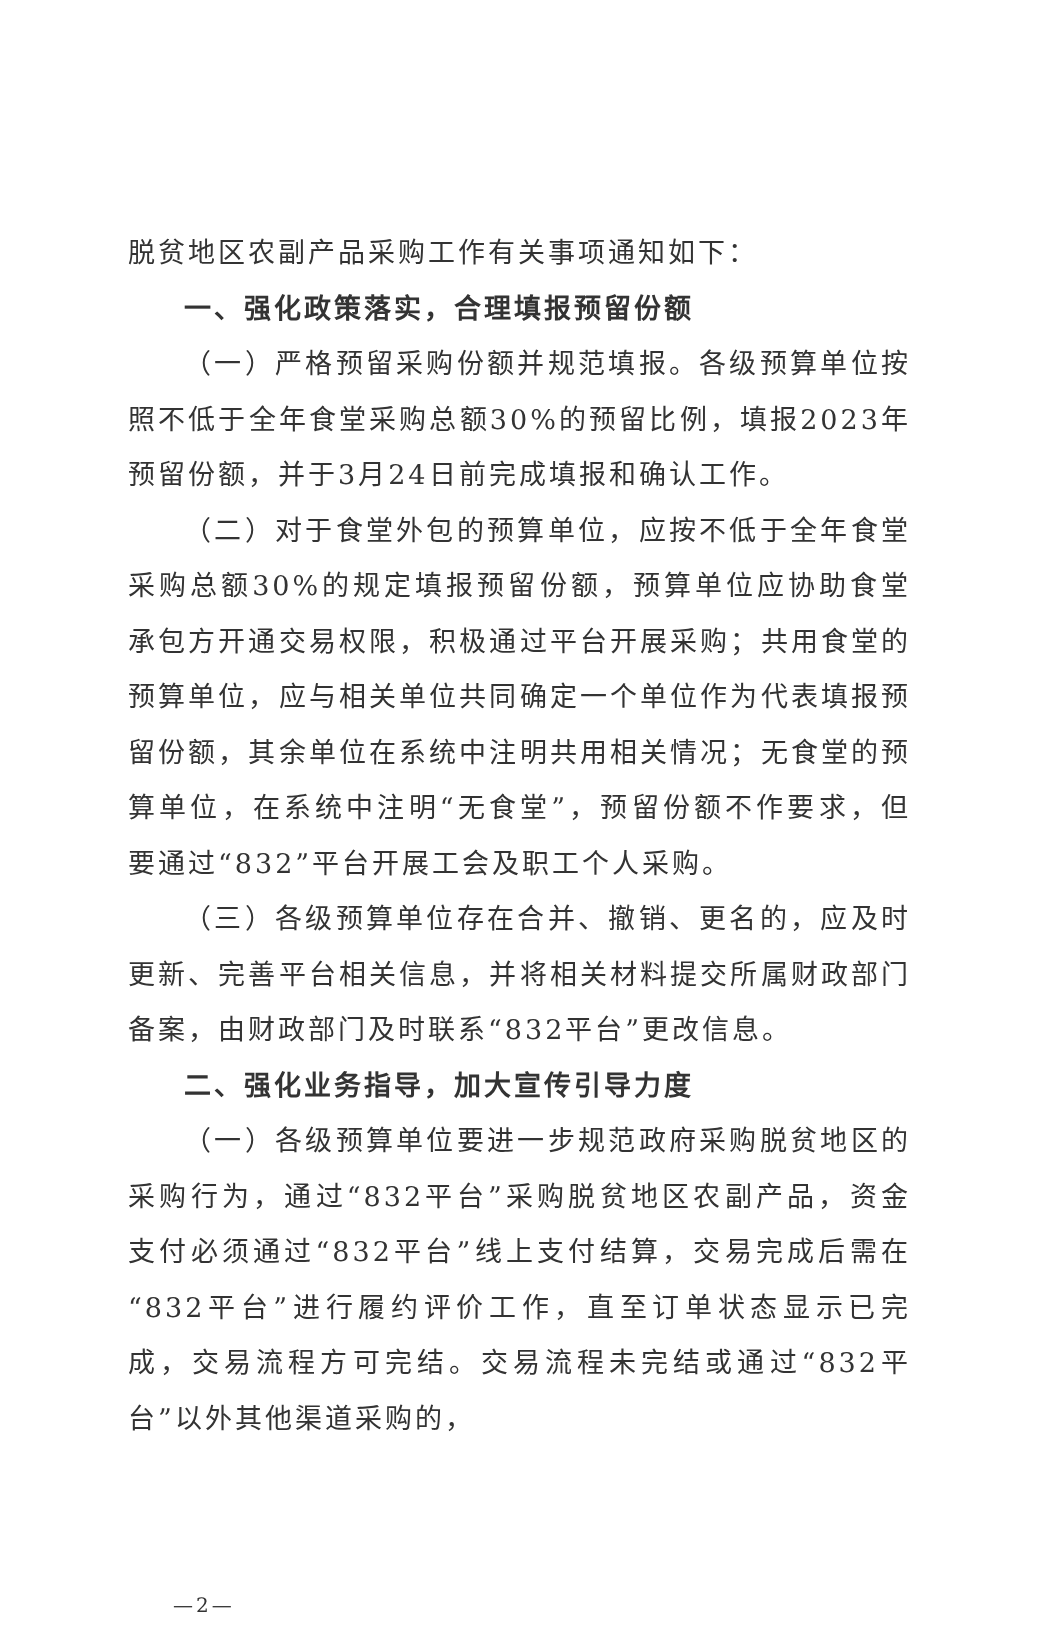脱贫地区农副产品采购工作有关事项通知如下：
一、强化政策落实，合理填报预留份额
（一）严格预留采购份额并规范填报。各级预算单位按照不低于全年食堂采购总额30%的预留比例，填报2023年预留份额，并于3月24日前完成填报和确认工作。
（二）对于食堂外包的预算单位，应按不低于全年食堂采购总额30%的规定填报预留份额，预算单位应协助食堂承包方开通交易权限，积极通过平台开展采购；共用食堂的预算单位，应与相关单位共同确定一个单位作为代表填报预留份额，其余单位在系统中注明共用相关情况；无食堂的预算单位，在系统中注明“无食堂”，预留份额不作要求，但要通过“832”平台开展工会及职工个人采购。
（三）各级预算单位存在合并、撤销、更名的，应及时更新、完善平台相关信息，并将相关材料提交所属财政部门备案，由财政部门及时联系“832平台”更改信息。
二、强化业务指导，加大宣传引导力度
（一）各级预算单位要进一步规范政府采购脱贫地区的采购行为，通过“832平台”采购脱贫地区农副产品，资金支付必须通过“832平台”线上支付结算，交易完成后需在“832平台”进行履约评价工作，直至订单状态显示已完成，交易流程方可完结。交易流程未完结或通过“832平台”以外其他渠道采购的，
—2—